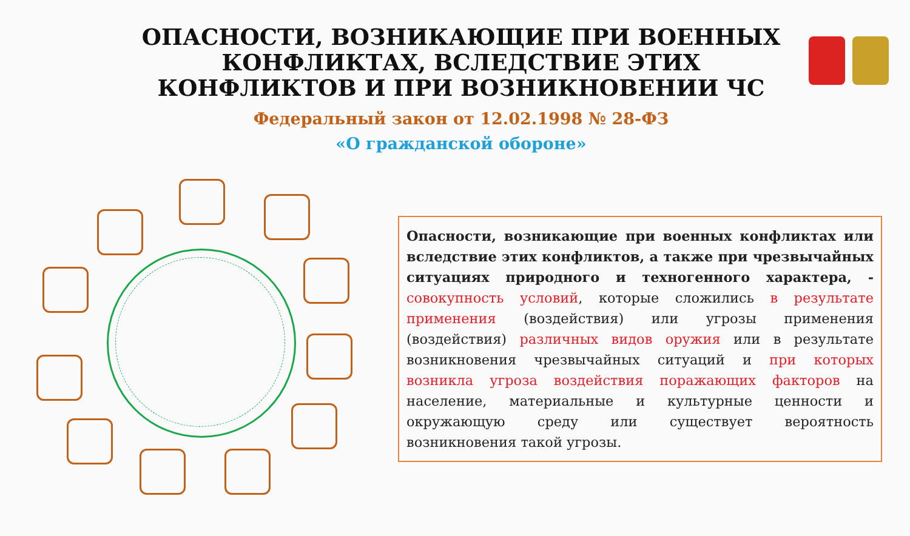ОПАСНОСТИ, ВОЗНИКАЮЩИЕ ПРИ ВОЕННЫХ КОНФЛИКТАХ, ВСЛЕДСТВИЕ ЭТИХ КОНФЛИКТОВ И ПРИ ВОЗНИКНОВЕНИИ ЧС
Федеральный закон от 12.02.1998 № 28-ФЗ
«О гражданской обороне»
Опасности, возникающие при военных конфликтах или вследствие этих конфликтов, а также при чрезвычайных ситуациях природного и техногенного характера, - совокупность условий, которые сложились в результате применения (воздействия) или угрозы применения (воздействия) различных видов оружия или в результате возникновения чрезвычайных ситуаций и при которых возникла угроза воздействия поражающих факторов на население, материальные и культурные ценности и окружающую среду или существует вероятность возникновения такой угрозы.